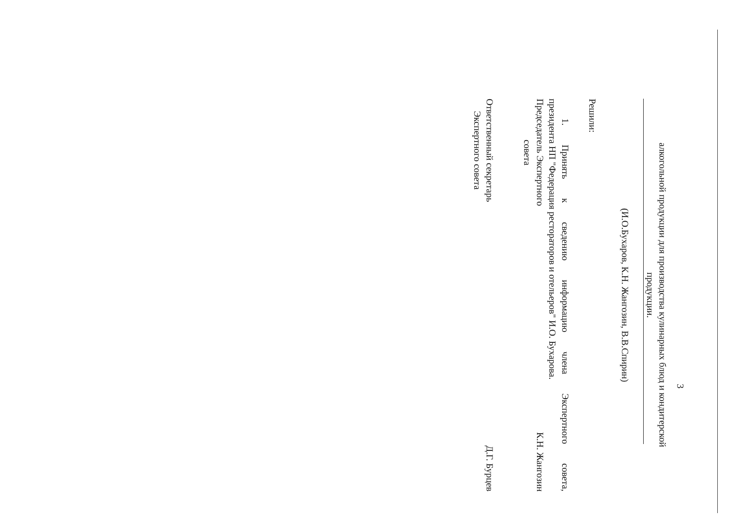3
алкогольной продукции для производства кулинарных блюд и кондитерской
продукции.
(И.О.Бухаров, К.Н. Жангозин, В.В.Спирин)
Решили:
1. Принять к сведению информацию члена Экспертного совета,
президента НП "Федерация рестораторов и отельеров" И.О. Бухарова.
Председатель Экспертного
совета
К.Н. Жангозин
Ответственный секретарь
Экспертного совета
Д.Г. Бурцев